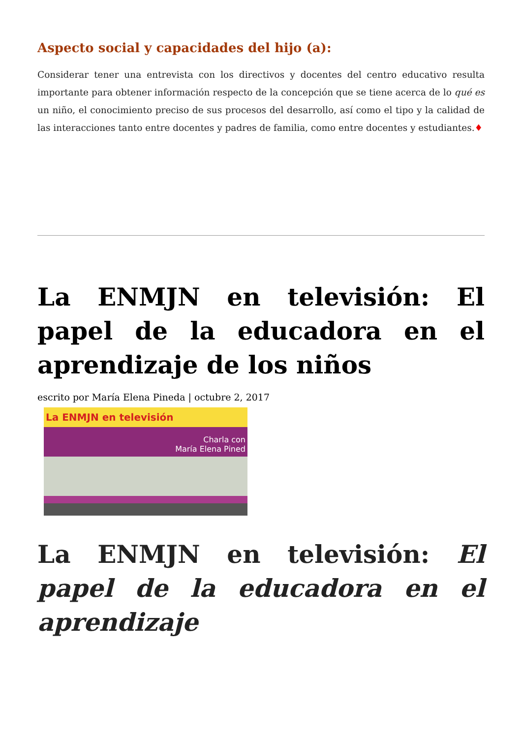Aspecto social y capacidades del hijo (a):
Considerar tener una entrevista con los directivos y docentes del centro educativo resulta importante para obtener información respecto de la concepción que se tiene acerca de lo qué es un niño, el conocimiento preciso de sus procesos del desarrollo, así como el tipo y la calidad de las interacciones tanto entre docentes y padres de familia, como entre docentes y estudiantes.♦
La ENMJN en televisión: El papel de la educadora en el aprendizaje de los niños
escrito por María Elena Pineda | octubre 2, 2017
La ENMJN en televisión
Charla con
María Elena Pined
La ENMJN en televisión: El papel de la educadora en el aprendizaje